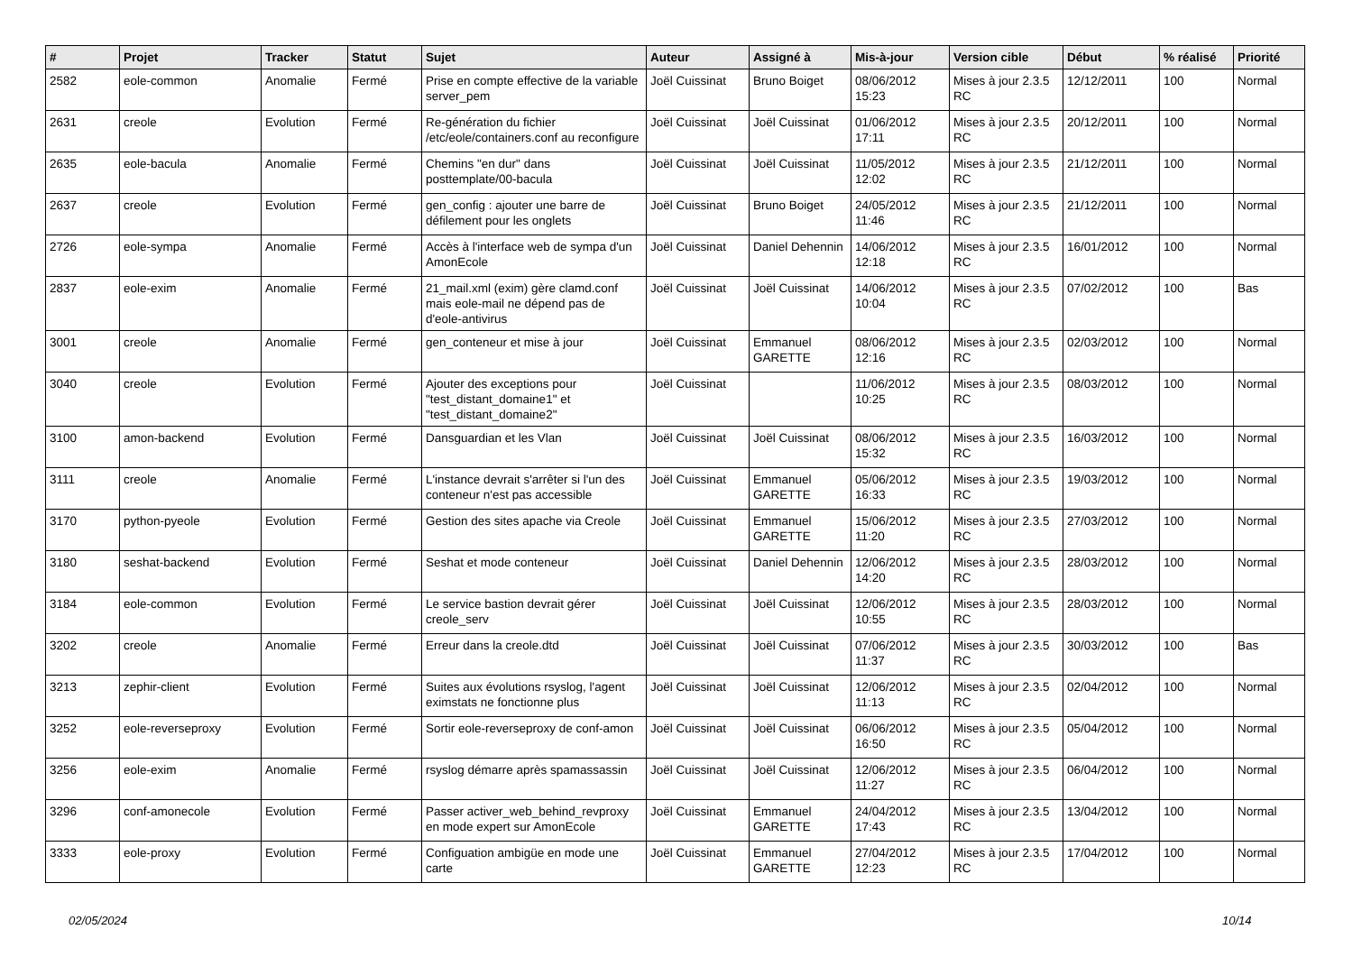| # | Projet | Tracker | Statut | Sujet | Auteur | Assigné à | Mis-à-jour | Version cible | Début | % réalisé | Priorité |
| --- | --- | --- | --- | --- | --- | --- | --- | --- | --- | --- | --- |
| 2582 | eole-common | Anomalie | Fermé | Prise en compte effective de la variable server_pem | Joël Cuissinat | Bruno Boiget | 08/06/2012 15:23 | Mises à jour 2.3.5 RC | 12/12/2011 | 100 | Normal |
| 2631 | creole | Evolution | Fermé | Re-génération du fichier /etc/eole/containers.conf au reconfigure | Joël Cuissinat | Joël Cuissinat | 01/06/2012 17:11 | Mises à jour 2.3.5 RC | 20/12/2011 | 100 | Normal |
| 2635 | eole-bacula | Anomalie | Fermé | Chemins "en dur" dans posttemplate/00-bacula | Joël Cuissinat | Joël Cuissinat | 11/05/2012 12:02 | Mises à jour 2.3.5 RC | 21/12/2011 | 100 | Normal |
| 2637 | creole | Evolution | Fermé | gen_config : ajouter une barre de défilement pour les onglets | Joël Cuissinat | Bruno Boiget | 24/05/2012 11:46 | Mises à jour 2.3.5 RC | 21/12/2011 | 100 | Normal |
| 2726 | eole-sympa | Anomalie | Fermé | Accès à l'interface web de sympa d'un AmonEcole | Joël Cuissinat | Daniel Dehennin | 14/06/2012 12:18 | Mises à jour 2.3.5 RC | 16/01/2012 | 100 | Normal |
| 2837 | eole-exim | Anomalie | Fermé | 21_mail.xml (exim) gère clamd.conf mais eole-mail ne dépend pas de d'eole-antivirus | Joël Cuissinat | Joël Cuissinat | 14/06/2012 10:04 | Mises à jour 2.3.5 RC | 07/02/2012 | 100 | Bas |
| 3001 | creole | Anomalie | Fermé | gen_conteneur et mise à jour | Joël Cuissinat | Emmanuel GARETTE | 08/06/2012 12:16 | Mises à jour 2.3.5 RC | 02/03/2012 | 100 | Normal |
| 3040 | creole | Evolution | Fermé | Ajouter des exceptions pour "test_distant_domaine1" et "test_distant_domaine2" | Joël Cuissinat | | 11/06/2012 10:25 | Mises à jour 2.3.5 RC | 08/03/2012 | 100 | Normal |
| 3100 | amon-backend | Evolution | Fermé | Dansguardian et les Vlan | Joël Cuissinat | Joël Cuissinat | 08/06/2012 15:32 | Mises à jour 2.3.5 RC | 16/03/2012 | 100 | Normal |
| 3111 | creole | Anomalie | Fermé | L'instance devrait s'arrêter si l'un des conteneur n'est pas accessible | Joël Cuissinat | Emmanuel GARETTE | 05/06/2012 16:33 | Mises à jour 2.3.5 RC | 19/03/2012 | 100 | Normal |
| 3170 | python-pyeole | Evolution | Fermé | Gestion des sites apache via Creole | Joël Cuissinat | Emmanuel GARETTE | 15/06/2012 11:20 | Mises à jour 2.3.5 RC | 27/03/2012 | 100 | Normal |
| 3180 | seshat-backend | Evolution | Fermé | Seshat et mode conteneur | Joël Cuissinat | Daniel Dehennin | 12/06/2012 14:20 | Mises à jour 2.3.5 RC | 28/03/2012 | 100 | Normal |
| 3184 | eole-common | Evolution | Fermé | Le service bastion devrait gérer creole_serv | Joël Cuissinat | Joël Cuissinat | 12/06/2012 10:55 | Mises à jour 2.3.5 RC | 28/03/2012 | 100 | Normal |
| 3202 | creole | Anomalie | Fermé | Erreur dans la creole.dtd | Joël Cuissinat | Joël Cuissinat | 07/06/2012 11:37 | Mises à jour 2.3.5 RC | 30/03/2012 | 100 | Bas |
| 3213 | zephir-client | Evolution | Fermé | Suites aux évolutions rsyslog, l'agent eximstats ne fonctionne plus | Joël Cuissinat | Joël Cuissinat | 12/06/2012 11:13 | Mises à jour 2.3.5 RC | 02/04/2012 | 100 | Normal |
| 3252 | eole-reverseproxy | Evolution | Fermé | Sortir eole-reverseproxy de conf-amon | Joël Cuissinat | Joël Cuissinat | 06/06/2012 16:50 | Mises à jour 2.3.5 RC | 05/04/2012 | 100 | Normal |
| 3256 | eole-exim | Anomalie | Fermé | rsyslog démarre après spamassassin | Joël Cuissinat | Joël Cuissinat | 12/06/2012 11:27 | Mises à jour 2.3.5 RC | 06/04/2012 | 100 | Normal |
| 3296 | conf-amonecole | Evolution | Fermé | Passer activer_web_behind_revproxy en mode expert sur AmonEcole | Joël Cuissinat | Emmanuel GARETTE | 24/04/2012 17:43 | Mises à jour 2.3.5 RC | 13/04/2012 | 100 | Normal |
| 3333 | eole-proxy | Evolution | Fermé | Configuation ambigüe en mode une carte | Joël Cuissinat | Emmanuel GARETTE | 27/04/2012 12:23 | Mises à jour 2.3.5 RC | 17/04/2012 | 100 | Normal |
02/05/2024 10/14